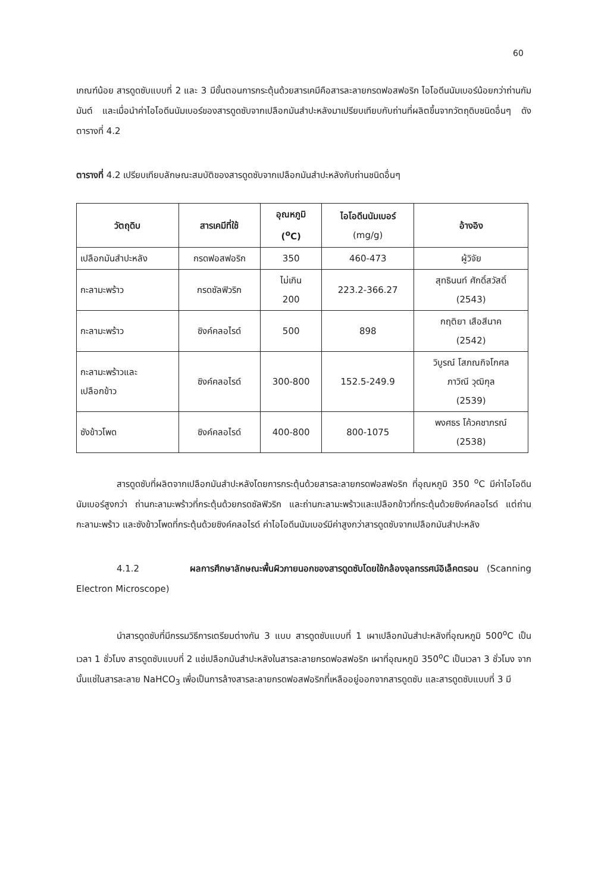60
เกณฑ์น้อย สารดูดซับแบบที่ 2 และ 3 มีขั้นตอนการกระตุ้นด้วยสารเคมีคือสารละลายกรดฟอสฟอริก ไอโอดีนนัมเบอร์น้อยกว่าถ่านกัมมันต์ และเมื่อนำค่าไอโอดีนนัมเบอร์ของสารดูดซับจากเปลือกมันสำปะหลังมาเปรียบเทียบกับถ่านที่ผลิตขึ้นจากวัตถุดิบชนิดอื่นๆ ดังตารางที่ 4.2
ตารางที่ 4.2 เปรียบเทียบลักษณะสมบัติของสารดูดซับจากเปลือกมันสำปะหลังกับถ่านชนิดอื่นๆ
| วัตถุดิบ | สารเคมีที่ใช้ | อุณหภูมิ (<sup>o</sup>C) | ไอโอดีนนัมเบอร์ (mg/g) | อ้างอิง |
| --- | --- | --- | --- | --- |
| เปลือกมันสำปะหลัง | กรดฟอสฟอริก | 350 | 460-473 | ผู้วิจัย |
| กะลามะพร้าว | กรดซัลฟิวริก | ไม่เกิน 200 | 223.2-366.27 | สุทธินนท์ ศักดิ์สวัสดิ์ (2543) |
| กะลามะพร้าว | ซิงค์คลอไรด์ | 500 | 898 | กฤติยา เสือสีนาค (2542) |
| กะลามะพร้าวและ เปลือกข้าว | ซิงค์คลอไรด์ | 300-800 | 152.5-249.9 | วิบูรณ์ โสภณกิจโกศล ภาวิณี วุฒิกุล (2539) |
| ซังข้าวโพด | ซิงค์คลอไรด์ | 400-800 | 800-1075 | พงศธร โค้วคชาภรณ์ (2538) |
สารดูดซับที่ผลิตจากเปลือกมันสำปะหลังโดยการกระตุ้นด้วยสารละลายกรดฟอสฟอริก ที่อุณหภูมิ 350 <sup>o</sup>C มีค่าไอโอดีนนัมเบอร์สูงกว่า ถ่านกะลามะพร้าวที่กระตุ้นด้วยกรดซัลฟิวริก และถ่านกะลามะพร้าวและเปลือกข้าวที่กระตุ้นด้วยซิงค์คลอไรด์ แต่ถ่านกะลามะพร้าว และซังข้าวโพดที่กระตุ้นด้วยซิงค์คลอไรด์ ค่าไอโอดีนนัมเบอร์มีค่าสูงกว่าสารดูดซับจากเปลือกมันสำปะหลัง
4.1.2 ผลการศึกษาลักษณะพื้นผิวภายนอกของสารดูดซับโดยใช้กล้องจุลทรรศน์อิเล็คตรอน (Scanning Electron Microscope)
นำสารดูดซับที่มีกรรมวิธีการเตรียมต่างกัน 3 แบบ สารดูดซับแบบที่ 1 เผาเปลือกมันสำปะหลังที่อุณหภูมิ 500<sup>o</sup>C เป็นเวลา 1 ชั่วโมง สารดูดซับแบบที่ 2 แช่เปลือกมันสำปะหลังในสารละลายกรดฟอสฟอริก เผาที่อุณหภูมิ 350<sup>o</sup>C เป็นเวลา 3 ชั่วโมง จากนั้นแช่ในสารละลาย NaHCO<sub>3</sub> เพื่อเป็นการล้างสารละลายกรดฟอสฟอริกที่เหลืออยู่ออกจากสารดูดซับ และสารดูดซับแบบที่ 3 มี